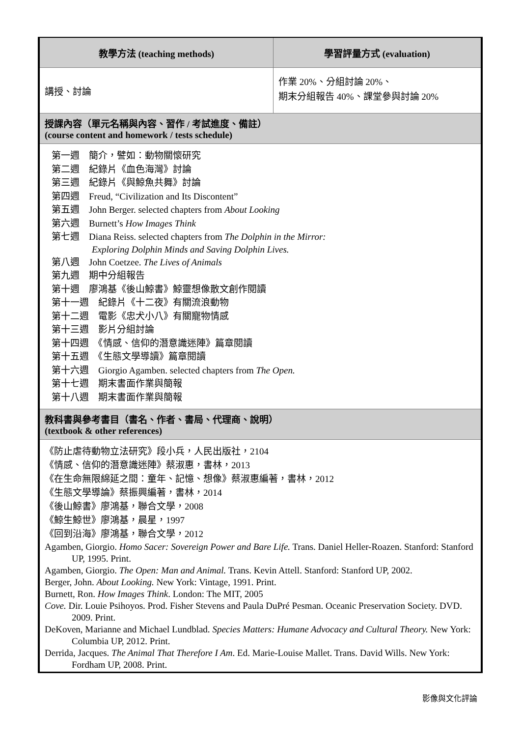| 教學方法 (teaching methods) | 學習評量方式 (evaluation) |
| 講授、討論 | 作業 20%、分組討論 20%、 期末分組報告 40%、課堂參與討論 20% |
| 授課內容（單元名稱與內容、習作 / 考試進度、備註） (course content and homework / tests schedule) | |
| 第一週 簡介，譬如：動物關懷研究 第二週 紀錄片《血色海灣》討論 第三週 紀錄片《與鯨魚共舞》討論 第四週 Freud, “Civilization and Its Discontent” 第五週 John Berger. selected chapters from About Looking 第六週 Burnett’s How Images Think 第七週 Diana Reiss. selected chapters from The Dolphin in the Mirror: Exploring Dolphin Minds and Saving Dolphin Lives. 第八週 John Coetzee. The Lives of Animals 第九週 期中分組報告 第十週 廖鴻基《後山鯨書》鯨靈想像散文創作閱讀 第十一週 紀錄片《十二夜》有關流浪動物 第十二週 電影《忠犬小八》有關寵物情感 第十三週 影片分組討論 第十四週 《情感、信仰的潛意識迷陣》篇章閱讀 第十五週 《生態文學導讀》篇章閱讀 第十六週 Giorgio Agamben. selected chapters from The Open. 第十七週 期末書面作業與簡報 第十八週 期末書面作業與簡報 | |
| 教科書與參考書目（書名、作者、書局、代理商、說明） (textbook & other references) | |
| 《防止虐待動物立法研究》段小兵，人民出版社，2104 《情感、信仰的潛意識迷陣》蔡淑惠，書林，2013 《在生命無限綿延之間：童年、記憶、想像》蔡淑惠編著，書林，2012 《生態文學導論》蔡振興編著，書林，2014 《後山鯨書》廖鴻基，聯合文學，2008 《鯨生鯨世》廖鴻基，晨星，1997 《回到沿海》廖鴻基，聯合文學，2012 Agamben, Giorgio. Homo Sacer: Sovereign Power and Bare Life. Trans. Daniel Heller-Roazen. Stanford: Stanford UP, 1995. Print. Agamben, Giorgio. The Open: Man and Animal. Trans. Kevin Attell. Stanford: Stanford UP, 2002. Berger, John. About Looking. New York: Vintage, 1991. Print. Burnett, Ron. How Images Think . London: The MIT, 2005 Cove. Dir. Louie Psihoyos. Prod. Fisher Stevens and Paula DuPré Pesman. Oceanic Preservation Society. DVD. 2009. Print. DeKoven, Marianne and Michael Lundblad. Species Matters: Humane Advocacy and Cultural Theory. New York: Columbia UP, 2012. Print. Derrida, Jacques. The Animal That Therefore I Am . Ed. Marie-Louise Mallet. Trans. David Wills. New York: Fordham UP, 2008. Print. | |
影像與文化評論